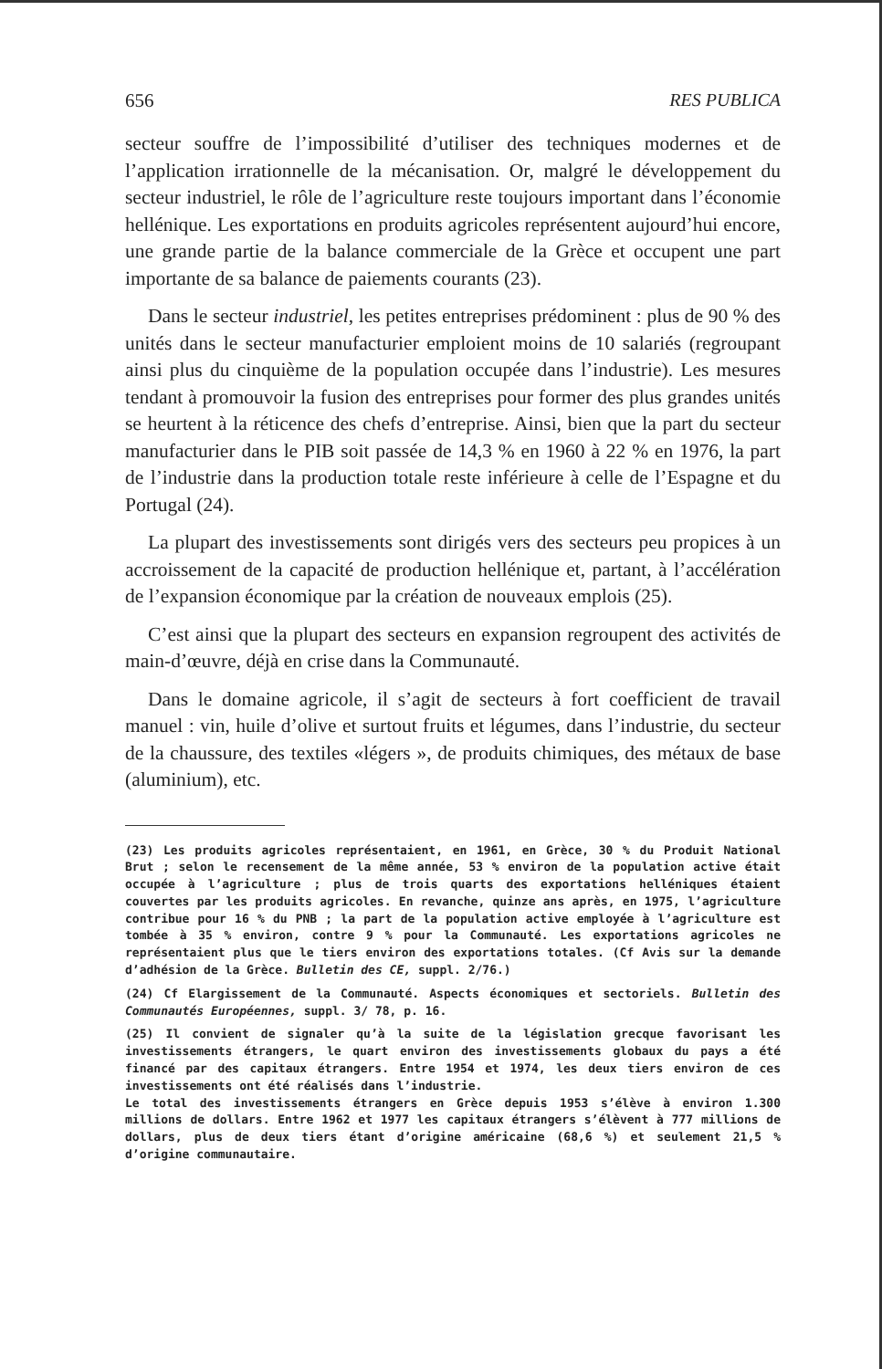656 RES PUBLICA
secteur souffre de l’impossibilité d’utiliser des techniques modernes et de l’application irrationnelle de la mécanisation. Or, malgré le développement du secteur industriel, le rôle de l’agriculture reste toujours important dans l’économie hellénique. Les exportations en produits agricoles représentent aujourd’hui encore, une grande partie de la balance commerciale de la Grèce et occupent une part importante de sa balance de paiements courants (23).
Dans le secteur industriel, les petites entreprises prédominent : plus de 90 % des unités dans le secteur manufacturier emploient moins de 10 salariés (regroupant ainsi plus du cinquième de la population occupée dans l’industrie). Les mesures tendant à promouvoir la fusion des entreprises pour former des plus grandes unités se heurtent à la réticence des chefs d’entreprise. Ainsi, bien que la part du secteur manufacturier dans le PIB soit passée de 14,3 % en 1960 à 22 % en 1976, la part de l’industrie dans la production totale reste inférieure à celle de l’Espagne et du Portugal (24).
La plupart des investissements sont dirigés vers des secteurs peu propices à un accroissement de la capacité de production hellénique et, partant, à l’accélération de l’expansion économique par la création de nouveaux emplois (25).
C’est ainsi que la plupart des secteurs en expansion regroupent des activités de main-d’œuvre, déjà en crise dans la Communauté.
Dans le domaine agricole, il s’agit de secteurs à fort coefficient de travail manuel : vin, huile d’olive et surtout fruits et légumes, dans l’industrie, du secteur de la chaussure, des textiles «légers », de produits chimiques, des métaux de base (aluminium), etc.
(23) Les produits agricoles représentaient, en 1961, en Grèce, 30 % du Produit National Brut ; selon le recensement de la même année, 53 % environ de la population active était occupée à l’agriculture ; plus de trois quarts des exportations helléniques étaient couvertes par les produits agricoles. En revanche, quinze ans après, en 1975, l’agriculture contribue pour 16 % du PNB ; la part de la population active employée à l’agriculture est tombée à 35 % environ, contre 9 % pour la Communauté. Les exportations agricoles ne représentaient plus que le tiers environ des exportations totales. (Cf Avis sur la demande d’adhésion de la Grèce. Bulletin des CE, suppl. 2/76.)
(24) Cf Elargissement de la Communauté. Aspects économiques et sectoriels. Bulletin des Communautés Européennes, suppl. 3/ 78, p. 16.
(25) Il convient de signaler qu’à la suite de la législation grecque favorisant les investissements étrangers, le quart environ des investissements globaux du pays a été financé par des capitaux étrangers. Entre 1954 et 1974, les deux tiers environ de ces investissements ont été réalisés dans l’industrie.
Le total des investissements étrangers en Grèce depuis 1953 s’élève à environ 1.300 millions de dollars. Entre 1962 et 1977 les capitaux étrangers s’élèvent à 777 millions de dollars, plus de deux tiers étant d’origine américaine (68,6 %) et seulement 21,5 % d’origine communautaire.